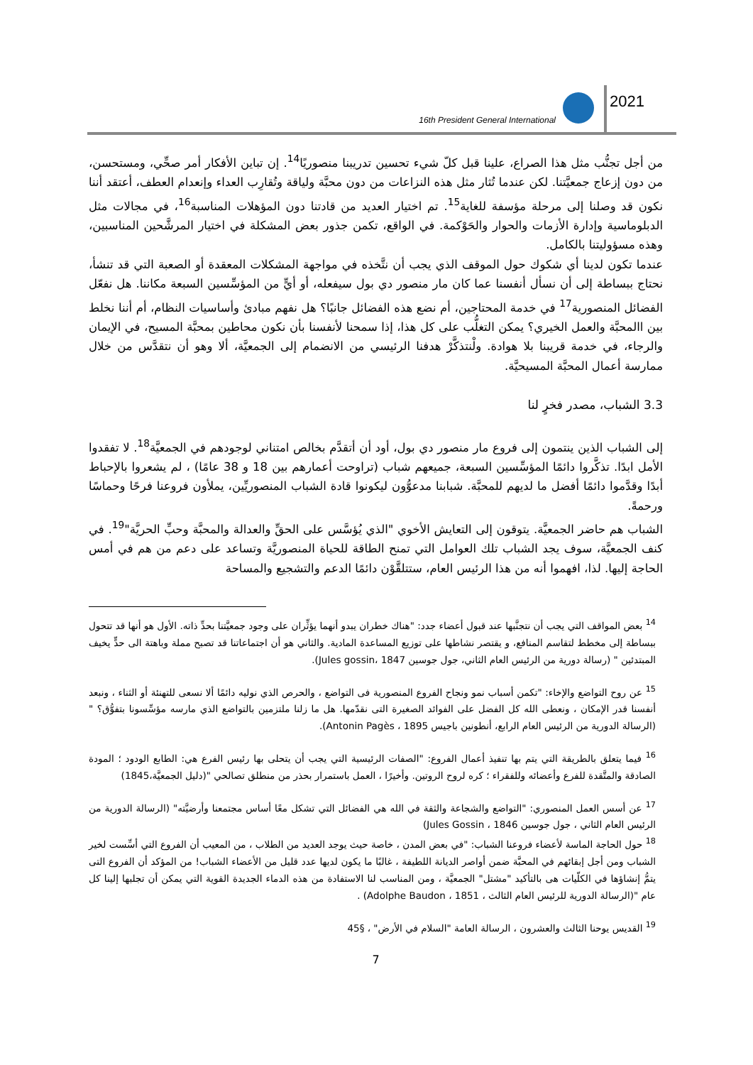16th President General International
2021
من أجل تجنُّب مثل هذا الصراع، علينا قبل كلّ شيء تحسين تدريبنا منصوريًا<sup>14</sup>. إن تباين الأفكار أمر صحِّي، ومستحسن، من دون إزعاج جمعيَّتنا. لكن عندما تُثار مثل هذه النزاعات من دون محبَّة ولياقة وتُقارِب العداء وإنعدام العطف، أعتقد أننا نكون قد وصلنا إلى مرحلة مؤسفة للغاية<sup>15</sup>. تم اختيار العديد من قادتنا دون المؤهلات المناسبة<sup>16</sup>، في مجالات مثل الدبلوماسية وإدارة الأزمات والحوار والحَوْكمة. في الواقع، تكمن جذور بعض المشكلة في اختيار المرشَّحين المناسبين، وهذه مسؤوليتنا بالكامل.
عندما تكون لدينا أي شكوك حول الموقف الذي يجب أن نتَّخذه في مواجهة المشكلات المعقدة أو الصعبة التي قد تنشأ، نحتاج ببساطة إلى أن نسأل أنفسنا عما كان مار منصور دي بول سيفعله، أو أيٍّ من المؤسِّسين السبعة مكاننا. هل نفعّل الفضائل المنصورية<sup>17</sup> في خدمة المحتاجين، أم نضع هذه الفضائل جانبًا؟ هل نفهم مبادئ وأساسيات النظام، أم أننا نخلط بين االمحبَّة والعمل الخيري؟ يمكن التغلُّب على كل هذا، إذا سمحنا لأنفسنا بأن نكون محاطين بمحبَّة المسيح، في الإيمان والرجاء، في خدمة قريبنا بلا هوادة. ولْنتذكَّرْ هدفنا الرئيسي من الانضمام إلى الجمعيَّة، ألا وهو أن نتقدَّس من خلال ممارسة أعمال المحبَّة المسيحيَّة.
3.3 الشباب، مصدر فخرٍ لنا
إلى الشباب الذين ينتمون إلى فروع مار منصور دي بول، أود أن أتقدَّم بخالص امتناني لوجودهم في الجمعيَّة<sup>18</sup>. لا تفقدوا الأمل ابدًا. تذكَّروا دائمًا المؤسِّسين السبعة، جميعهم شباب (تراوحت أعمارهم بين 18 و 38 عامًا) ، لم يشعروا بالإحباط أبدًا وقدَّموا دائمًا أفضل ما لديهم للمحبَّة. شبابنا مدعوُّون ليكونوا قادة الشباب المنصوريِّين، يملأون فروعنا فرحًا وحماسًا ورحمةً.
الشباب هم حاضر الجمعيَّة. يتوقون إلى التعايش الأخوي "الذي يُؤسَّس على الحقِّ والعدالة والمحبَّة وحبِّ الحريَّة"<sup>19</sup>. في كنف الجمعيَّة، سوف يجد الشباب تلك العوامل التي تمنح الطاقة للحياة المنصوريَّة وتساعد على دعم من هم في أمس الحاجة إليها. لذا، افهموا أنه من هذا الرئيس العام، ستتلقَّوْن دائمًا الدعم والتشجيع والمساحة
<sup>14</sup> بعض المواقف التي يجب أن نتجنَّبها عند قبول أعضاء جدد: "هناك خطران يبدو أنهما يؤثِّران على وجود جمعيَّتنا بحدِّ ذاته. الأول هو أنها قد تتحول ببساطة إلى مخطط لتقاسم المنافع، و يقتصر نشاطها على توزيع المساعدة المادية. والثاني هو أن اجتماعاتنا قد تصبح مملة وباهتة الى حدٍّ يخيف المبتدئين " (رسالة دورية من الرئيس العام الثاني، جول جوسين Jules gossin، 1847).
<sup>15</sup> عن روح التواضع والإخاء: "تكمن أسباب نمو ونجاح الفروع المنصورية فى التواضع ، والحرص الذي نوليه دائمًا ألا نسعى للتهنئة أو الثناء ، ونبعد أنفسنا قدر الإمكان ، ونعطى الله كل الفضل على الفوائد الصغيرة التى نقدّمها. هل ما زلنا ملتزمين بالتواضع الذي مارسه مؤسِّسونا بتفوُّق؟ " (الرسالة الدورية من الرئيس العام الرابع، أنطونين باجيس Antonin Pagès ، 1895).
<sup>16</sup> فيما يتعلق بالطريقة التي يتم بها تنفيذ أعمال الفروع: "الصفات الرئيسية التي يجب أن يتحلى بها رئيس الفرع هي: الطابع الودود ؛ المودة الصادقة والمتَّقدة للفرع وأعضائه وللفقراء ؛ كره لروح الروتين. وأخيرًا ، العمل باستمرار بحذر من منطلق تصالحي "(دليل الجمعيَّة،1845)
<sup>17</sup> عن أسس العمل المنصوري: "التواضع والشجاعة والثقة في الله هي الفضائل التي تشكل معًا أساس مجتمعنا وأرضيَّته" (الرسالة الدورية من الرئيس العام الثاني ، جول جوسين Jules Gossin ، 1846)
<sup>18</sup> حول الحاجة الماسة لأعضاء فروعنا الشباب: "في بعض المدن ، خاصة حيث يوجد العديد من الطلاب ، من المعيب أن الفروع التي أسِّست لخير الشباب ومن أجل إبقائهم في المحبَّة ضمن أواصر الديانة اللطيفة ، غالبًا ما يكون لديها عدد قليل من الأعضاء الشباب! من المؤكد أن الفروع التى يتمُّ إنشاؤها في الكلّيات هى بالتأكيد "مشتل" الجمعيَّة ، ومن المناسب لنا الاستفادة من هذه الدماء الجديدة القوية التي يمكن أن تجلبها إلينا كل عام "(الرسالة الدورية للرئيس العام الثالث ، Adolphe Baudon ، 1851) .
<sup>19</sup> القديس يوحنا الثالث والعشرون ، الرسالة العامة "السلام في الأرض" ، §45
7